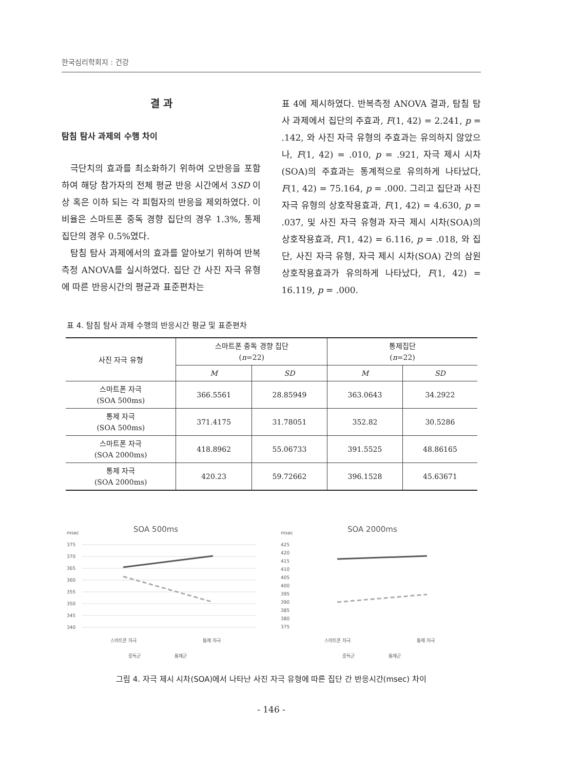한국심리학회지 : 건강
결 과
탐침 탐사 과제의 수행 차이
극단치의 효과를 최소화하기 위하여 오반응을 포함하여 해당 참가자의 전체 평균 반응 시간에서 3SD 이상 혹은 이하 되는 각 피험자의 반응을 제외하였다. 이 비율은 스마트폰 중독 경향 집단의 경우 1.3%, 통제 집단의 경우 0.5%였다.
탐침 탐사 과제에서의 효과를 알아보기 위하여 반복측정 ANOVA를 실시하였다. 집단 간 사진 자극 유형에 따른 반응시간의 평균과 표준편차는
표 4에 제시하였다. 반복측정 ANOVA 결과, 탐침 탐사 과제에서 집단의 주효과, F(1, 42) = 2.241, p = .142, 와 사진 자극 유형의 주효과는 유의하지 않았으나, F(1, 42) = .010, p = .921, 자극 제시 시차(SOA)의 주효과는 통계적으로 유의하게 나타났다, F(1, 42) = 75.164, p = .000. 그리고 집단과 사진 자극 유형의 상호작용효과, F(1, 42) = 4.630, p = .037, 및 사진 자극 유형과 자극 제시 시차(SOA)의 상호작용효과, F(1, 42) = 6.116, p = .018, 와 집단, 사진 자극 유형, 자극 제시 시차(SOA) 간의 삼원 상호작용효과가 유의하게 나타났다, F(1, 42) = 16.119, p = .000.
표 4. 탐침 탐사 과제 수행의 반응시간 평균 및 표준편차
| 사진 자극 유형 | 스마트폰 중독 경향 집단 ( n =22) | | 통제집단 ( n =22) | |
| --- | --- | --- | --- | --- |
| | M | SD | M | SD |
| 스마트폰 자극 (SOA 500ms) | 366.5561 | 28.85949 | 363.0643 | 34.2922 |
| 통제 자극 (SOA 500ms) | 371.4175 | 31.78051 | 352.82 | 30.5286 |
| 스마트폰 자극 (SOA 2000ms) | 418.8962 | 55.06733 | 391.5525 | 48.86165 |
| 통제 자극 (SOA 2000ms) | 420.23 | 59.72662 | 396.1528 | 45.63671 |
msec
SOA 500ms
375
370
365
360
355
350
345
340
스마트폰 자극
통제 자극
중독군
통제군
msec
SOA 2000ms
425
420
415
410
405
400
395
390
385
380
375
스마트폰 자극
통제 자극
중독군
통제군
그림 4. 자극 제시 시차(SOA)에서 나타난 사진 자극 유형에 따른 집단 간 반응시간(msec) 차이
- 146 -